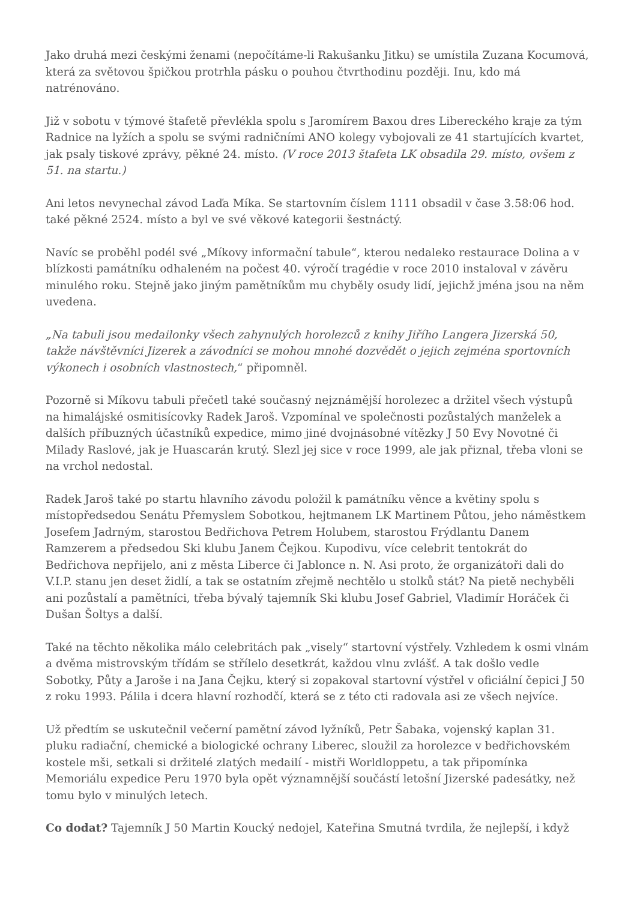Jako druhá mezi českými ženami (nepočítáme-li Rakušanku Jitku) se umístila Zuzana Kocumová, která za světovou špičkou protrhla pásku o pouhou čtvrthodinu později. Inu, kdo má natrénováno.
Již v sobotu v týmové štafetě převlékla spolu s Jaromírem Baxou dres Libereckého kraje za tým Radnice na lyžích a spolu se svými radničními ANO kolegy vybojovali ze 41 startujících kvartet, jak psaly tiskové zprávy, pěkné 24. místo. (V roce 2013 štafeta LK obsadila 29. místo, ovšem z 51. na startu.)
Ani letos nevynechal závod Laďa Míka. Se startovním číslem 1111 obsadil v čase 3.58:06 hod. také pěkné 2524. místo a byl ve své věkové kategorii šestnáctý.
Navíc se proběhl podél své „Míkovy informační tabule“, kterou nedaleko restaurace Dolina a v blízkosti památníku odhaleném na počest 40. výročí tragédie v roce 2010 instaloval v závěru minulého roku. Stejně jako jiným pamětníkům mu chyběly osudy lidí, jejichž jména jsou na něm uvedena.
„Na tabuli jsou medailonky všech zahynulých horolezců z knihy Jiřího Langera Jizerská 50, takže návštěvníci Jizerek a závodníci se mohou mnohé dozvědět o jejich zejména sportovních výkonech i osobních vlastnostech,“ připomněl.
Pozorně si Míkovu tabuli přečetl také současný nejznámější horolezec a držitel všech výstupů na himalájské osmitisícovky Radek Jaroš. Vzpomínal ve společnosti pozůstalých manželek a dalších příbuzných účastníků expedice, mimo jiné dvojnásobné vítězky J 50 Evy Novotné či Milady Raslové, jak je Huascarán krutý. Slezl jej sice v roce 1999, ale jak přiznal, třeba vloni se na vrchol nedostal.
Radek Jaroš také po startu hlavního závodu položil k památníku věnce a květiny spolu s místopředsedou Senátu Přemyslem Sobotkou, hejtmanem LK Martinem Půtou, jeho náměstkem Josefem Jadrným, starostou Bedřichova Petrem Holubem, starostou Frýdlantu Danem Ramzerem a předsedou Ski klubu Janem Čejkou. Kupodivu, více celebrit tentokrát do Bedřichova nepřijelo, ani z města Liberce či Jablonce n. N. Asi proto, že organizátoři dali do V.I.P. stanu jen deset židlí, a tak se ostatním zřejmě nechtělo u stolků stát? Na pietě nechyběli ani pozůstalí a pamětníci, třeba bývalý tajemník Ski klubu Josef Gabriel, Vladimír Horáček či Dušan Šoltys a další.
Také na těchto několika málo celebritách pak „visely“ startovní výstřely. Vzhledem k osmi vlnám a dvěma mistrovským třídám se střílelo desetkrát, každou vlnu zvlášť. A tak došlo vedle Sobotky, Půty a Jaroše i na Jana Čejku, který si zopakoval startovní výstřel v oficiální čepici J 50 z roku 1993. Pálila i dcera hlavní rozhodčí, která se z této cti radovala asi ze všech nejvíce.
Už předtím se uskutečnil večerní pamětní závod lyžníků, Petr Šabaka, vojenský kaplan 31. pluku radiační, chemické a biologické ochrany Liberec, sloužil za horolezce v bedřichovském kostele mši, setkali si držitelé zlatých medailí - mistři Worldloppetu, a tak připomínka Memoriálu expedice Peru 1970 byla opět významnější součástí letošní Jizerské padesátky, než tomu bylo v minulých letech.
Co dodat? Tajemník J 50 Martin Koucký nedojel, Kateřina Smutná tvrdila, že nejlepší, i když